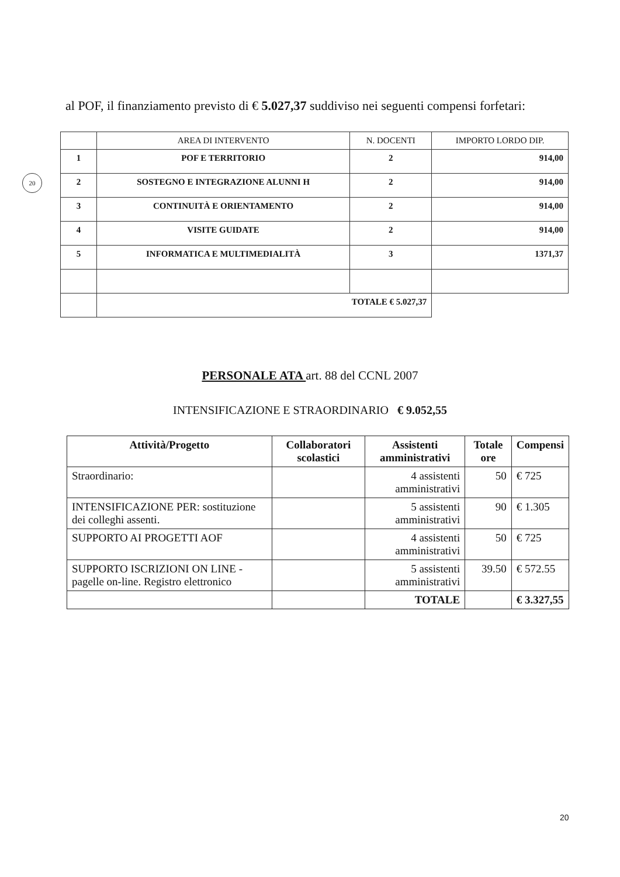20
al POF, il finanziamento previsto di € 5.027,37 suddiviso nei seguenti compensi forfetari:
| | AREA DI INTERVENTO | N. DOCENTI | IMPORTO LORDO DIP. |
| --- | --- | --- | --- |
| 1 | POF E TERRITORIO | 2 | 914,00 |
| 2 | SOSTEGNO E INTEGRAZIONE ALUNNI H | 2 | 914,00 |
| 3 | CONTINUITÀ E ORIENTAMENTO | 2 | 914,00 |
| 4 | VISITE GUIDATE | 2 | 914,00 |
| 5 | INFORMATICA E MULTIMEDIALITÀ | 3 | 1371,37 |
| | TOTALE € 5.027,37 | | |
PERSONALE ATA art. 88 del CCNL 2007
INTENSIFICAZIONE E STRAORDINARIO € 9.052,55
| Attività/Progetto | Collaboratori scolastici | Assistenti amministrativi | Totale ore | Compensi |
| --- | --- | --- | --- | --- |
| Straordinario: | | 4 assistenti amministrativi | 50 | € 725 |
| INTENSIFICAZIONE PER: sostituzione dei colleghi assenti. | | 5 assistenti amministrativi | 90 | € 1.305 |
| SUPPORTO AI PROGETTI AOF | | 4 assistenti amministrativi | 50 | € 725 |
| SUPPORTO ISCRIZIONI ON LINE -pagelle on-line. Registro elettronico | | 5 assistenti amministrativi | 39.50 | € 572.55 |
| | | TOTALE | | € 3.327,55 |
20